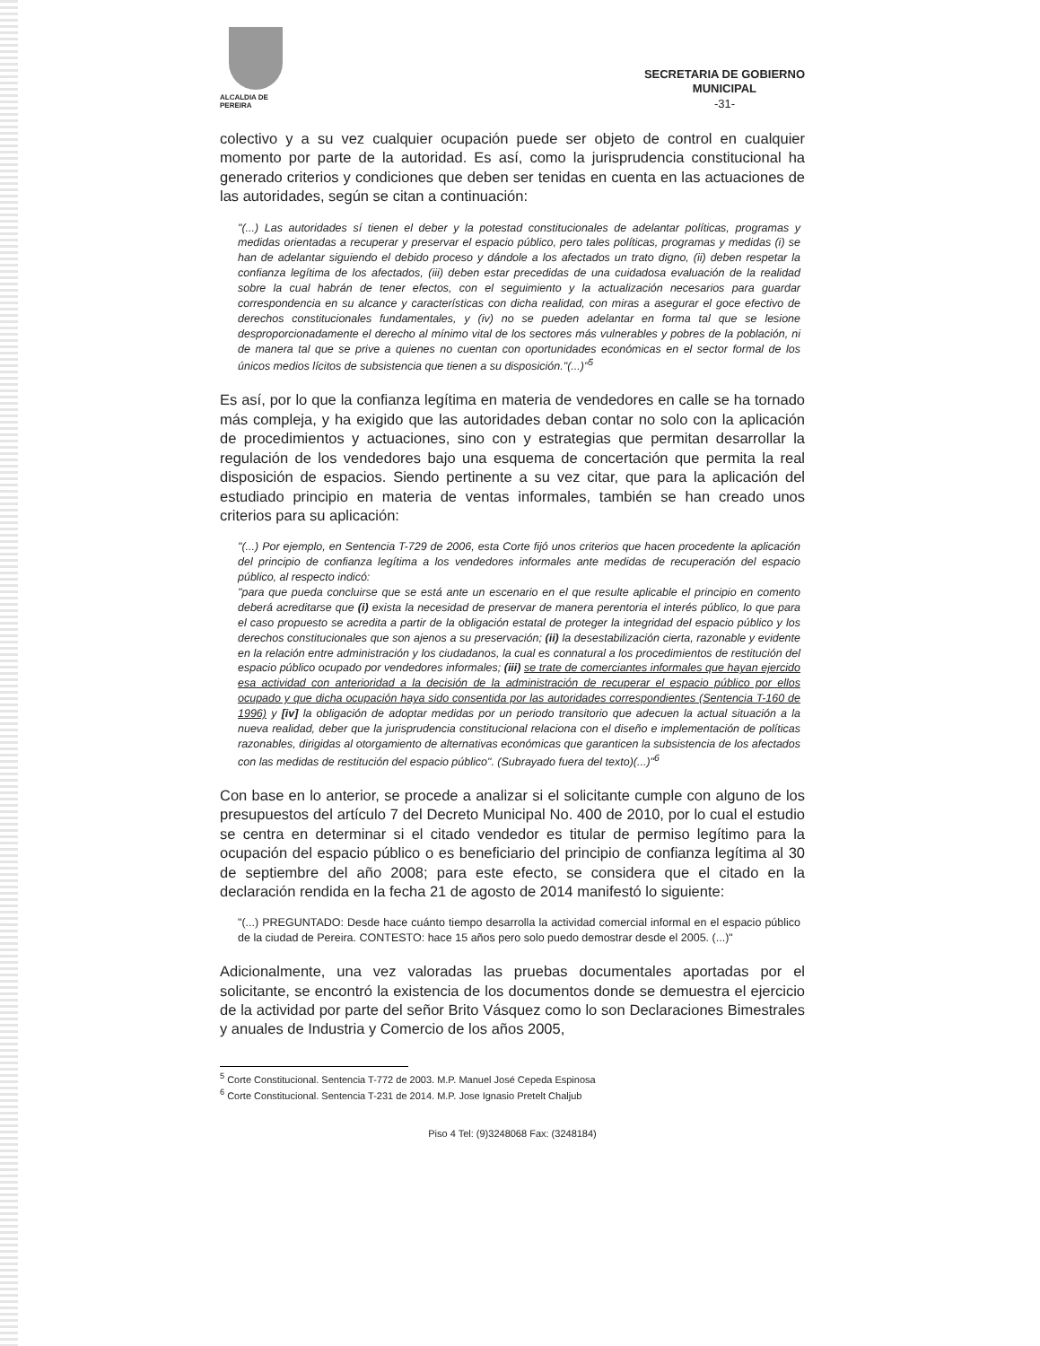ALCALDIA DE PEREIRA
SECRETARIA DE GOBIERNO
MUNICIPAL
-31-
colectivo y a su vez cualquier ocupación puede ser objeto de control en cualquier momento por parte de la autoridad. Es así, como la jurisprudencia constitucional ha generado criterios y condiciones que deben ser tenidas en cuenta en las actuaciones de las autoridades, según se citan a continuación:
"(...) Las autoridades sí tienen el deber y la potestad constitucionales de adelantar políticas, programas y medidas orientadas a recuperar y preservar el espacio público, pero tales políticas, programas y medidas (i) se han de adelantar siguiendo el debido proceso y dándole a los afectados un trato digno, (ii) deben respetar la confianza legítima de los afectados, (iii) deben estar precedidas de una cuidadosa evaluación de la realidad sobre la cual habrán de tener efectos, con el seguimiento y la actualización necesarios para guardar correspondencia en su alcance y características con dicha realidad, con miras a asegurar el goce efectivo de derechos constitucionales fundamentales, y (iv) no se pueden adelantar en forma tal que se lesione desproporcionadamente el derecho al mínimo vital de los sectores más vulnerables y pobres de la población, ni de manera tal que se prive a quienes no cuentan con oportunidades económicas en el sector formal de los únicos medios lícitos de subsistencia que tienen a su disposición."(...)"<sup>5</sup>
Es así, por lo que la confianza legítima en materia de vendedores en calle se ha tornado más compleja, y ha exigido que las autoridades deban contar no solo con la aplicación de procedimientos y actuaciones, sino con y estrategias que permitan desarrollar la regulación de los vendedores bajo una esquema de concertación que permita la real disposición de espacios. Siendo pertinente a su vez citar, que para la aplicación del estudiado principio en materia de ventas informales, también se han creado unos criterios para su aplicación:
"(...) Por ejemplo, en Sentencia T-729 de 2006, esta Corte fijó unos criterios que hacen procedente la aplicación del principio de confianza legítima a los vendedores informales ante medidas de recuperación del espacio público, al respecto indicó:
"para que pueda concluirse que se está ante un escenario en el que resulte aplicable el principio en comento deberá acreditarse que (i) exista la necesidad de preservar de manera perentoria el interés público, lo que para el caso propuesto se acredita a partir de la obligación estatal de proteger la integridad del espacio público y los derechos constitucionales que son ajenos a su preservación; (ii) la desestabilización cierta, razonable y evidente en la relación entre administración y los ciudadanos, la cual es connatural a los procedimientos de restitución del espacio público ocupado por vendedores informales; (iii) se trate de comerciantes informales que hayan ejercido esa actividad con anterioridad a la decisión de la administración de recuperar el espacio público por ellos ocupado y que dicha ocupación haya sido consentida por las autoridades correspondientes (Sentencia T-160 de 1996) y [iv] la obligación de adoptar medidas por un periodo transitorio que adecuen la actual situación a la nueva realidad, deber que la jurisprudencia constitucional relaciona con el diseño e implementación de políticas razonables, dirigidas al otorgamiento de alternativas económicas que garanticen la subsistencia de los afectados con las medidas de restitución del espacio público". (Subrayado fuera del texto)(...)"<sup>6</sup>
Con base en lo anterior, se procede a analizar si el solicitante cumple con alguno de los presupuestos del artículo 7 del Decreto Municipal No. 400 de 2010, por lo cual el estudio se centra en determinar si el citado vendedor es titular de permiso legítimo para la ocupación del espacio público o es beneficiario del principio de confianza legítima al 30 de septiembre del año 2008; para este efecto, se considera que el citado en la declaración rendida en la fecha 21 de agosto de 2014 manifestó lo siguiente:
"(...) PREGUNTADO: Desde hace cuánto tiempo desarrolla la actividad comercial informal en el espacio público de la ciudad de Pereira. CONTESTO: hace 15 años pero solo puedo demostrar desde el 2005. (...)"
Adicionalmente, una vez valoradas las pruebas documentales aportadas por el solicitante, se encontró la existencia de los documentos donde se demuestra el ejercicio de la actividad por parte del señor Brito Vásquez como lo son Declaraciones Bimestrales y anuales de Industria y Comercio de los años 2005,
<sup>5</sup> Corte Constitucional. Sentencia T-772 de 2003. M.P. Manuel José Cepeda Espinosa
<sup>6</sup> Corte Constitucional. Sentencia T-231 de 2014. M.P. Jose Ignasio Pretelt Chaljub
Piso 4 Tel: (9)3248068 Fax: (3248184)